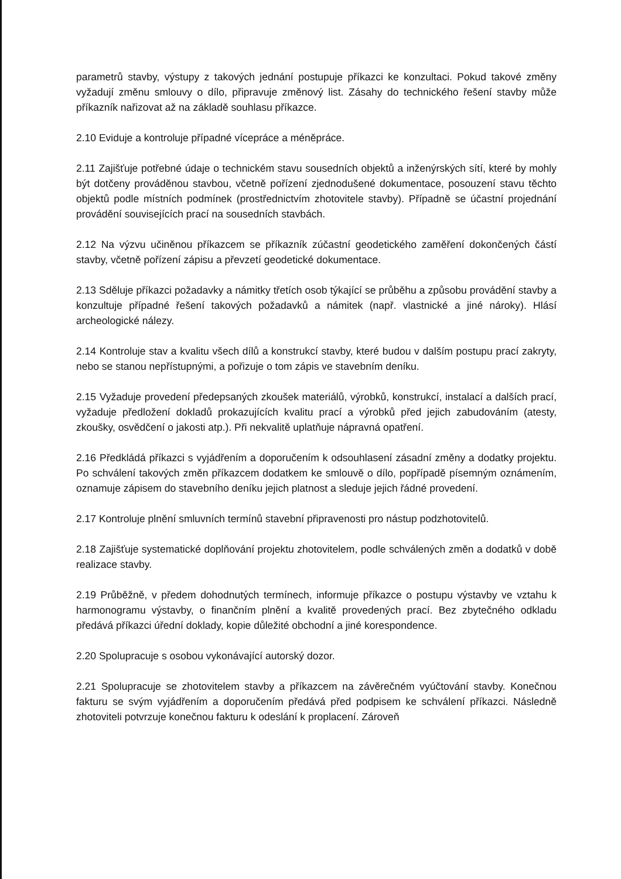parametrů stavby, výstupy z takových jednání postupuje příkazci ke konzultaci. Pokud takové změny vyžadují změnu smlouvy o dílo, připravuje změnový list. Zásahy do technického řešení stavby může příkazník nařizovat až na základě souhlasu příkazce.
2.10 Eviduje a kontroluje případné vícepráce a méněpráce.
2.11 Zajišťuje potřebné údaje o technickém stavu sousedních objektů a inženýrských sítí, které by mohly být dotčeny prováděnou stavbou, včetně pořízení zjednodušené dokumentace, posouzení stavu těchto objektů podle místních podmínek (prostřednictvím zhotovitele stavby). Případně se účastní projednání provádění souvisejících prací na sousedních stavbách.
2.12 Na výzvu učiněnou příkazcem se příkazník zúčastní geodetického zaměření dokončených částí stavby, včetně pořízení zápisu a převzetí geodetické dokumentace.
2.13 Sděluje příkazci požadavky a námitky třetích osob týkající se průběhu a způsobu provádění stavby a konzultuje případné řešení takových požadavků a námitek (např. vlastnické a jiné nároky). Hlásí archeologické nálezy.
2.14 Kontroluje stav a kvalitu všech dílů a konstrukcí stavby, které budou v dalším postupu prací zakryty, nebo se stanou nepřístupnými, a pořizuje o tom zápis ve stavebním deníku.
2.15 Vyžaduje provedení předepsaných zkoušek materiálů, výrobků, konstrukcí, instalací a dalších prací, vyžaduje předložení dokladů prokazujících kvalitu prací a výrobků před jejich zabudováním (atesty, zkoušky, osvědčení o jakosti atp.). Při nekvalitě uplatňuje nápravná opatření.
2.16 Předkládá příkazci s vyjádřením a doporučením k odsouhlasení zásadní změny a dodatky projektu. Po schválení takových změn příkazcem dodatkem ke smlouvě o dílo, popřípadě písemným oznámením, oznamuje zápisem do stavebního deníku jejich platnost a sleduje jejich řádné provedení.
2.17 Kontroluje plnění smluvních termínů stavební připravenosti pro nástup podzhotovitelů.
2.18 Zajišťuje systematické doplňování projektu zhotovitelem, podle schválených změn a dodatků v době realizace stavby.
2.19 Průběžně, v předem dohodnutých termínech, informuje příkazce o postupu výstavby ve vztahu k harmonogramu výstavby, o finančním plnění a kvalitě provedených prací. Bez zbytečného odkladu předává příkazci úřední doklady, kopie důležité obchodní a jiné korespondence.
2.20 Spolupracuje s osobou vykonávající autorský dozor.
2.21 Spolupracuje se zhotovitelem stavby a příkazcem na závěrečném vyúčtování stavby. Konečnou fakturu se svým vyjádřením a doporučením předává před podpisem ke schválení příkazci. Následně zhotoviteli potvrzuje konečnou fakturu k odeslání k proplacení. Zároveň